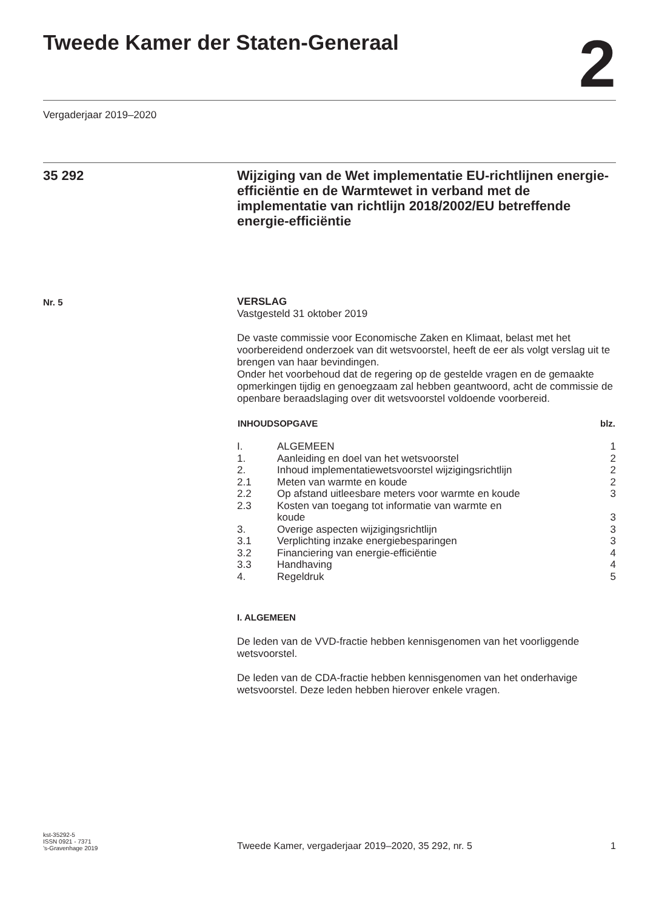Tweede Kamer der Staten-Generaal
2
Vergaderjaar 2019–2020
35 292
Wijziging van de Wet implementatie EU-richtlijnen energie-efficiëntie en de Warmtewet in verband met de implementatie van richtlijn 2018/2002/EU betreffende energie-efficiëntie
Nr. 5
VERSLAG
Vastgesteld 31 oktober 2019
De vaste commissie voor Economische Zaken en Klimaat, belast met het voorbereidend onderzoek van dit wetsvoorstel, heeft de eer als volgt verslag uit te brengen van haar bevindingen.
Onder het voorbehoud dat de regering op de gestelde vragen en de gemaakte opmerkingen tijdig en genoegzaam zal hebben geantwoord, acht de commissie de openbare beraadslaging over dit wetsvoorstel voldoende voorbereid.
| INHOUDSOPGAVE | | blz. |
| --- | --- | --- |
| I. | ALGEMEEN | 1 |
| 1. | Aanleiding en doel van het wetsvoorstel | 2 |
| 2. | Inhoud implementatiewetsvoorstel wijzigingsrichtlijn | 2 |
| 2.1 | Meten van warmte en koude | 2 |
| 2.2 | Op afstand uitleesbare meters voor warmte en koude | 3 |
| 2.3 | Kosten van toegang tot informatie van warmte en koude | 3 |
| 3. | Overige aspecten wijzigingsrichtlijn | 3 |
| 3.1 | Verplichting inzake energiebesparingen | 3 |
| 3.2 | Financiering van energie-efficiëntie | 4 |
| 3.3 | Handhaving | 4 |
| 4. | Regeldruk | 5 |
I. ALGEMEEN
De leden van de VVD-fractie hebben kennisgenomen van het voorliggende wetsvoorstel.
De leden van de CDA-fractie hebben kennisgenomen van het onderhavige wetsvoorstel. Deze leden hebben hierover enkele vragen.
kst-35292-5
ISSN 0921 - 7371
’s-Gravenhage 2019
Tweede Kamer, vergaderjaar 2019–2020, 35 292, nr. 5
1